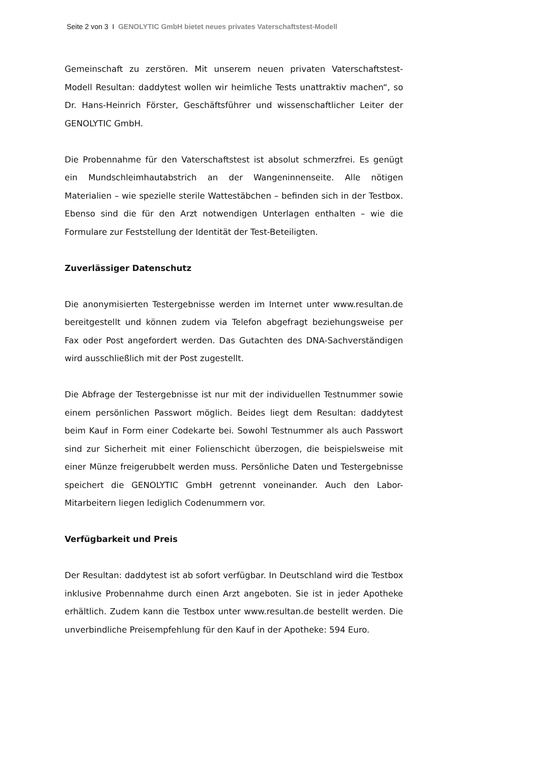Seite 2 von 3 I GENOLYTIC GmbH bietet neues privates Vaterschaftstest-Modell
Gemeinschaft zu zerstören. Mit unserem neuen privaten Vaterschaftstest-Modell Resultan: daddytest wollen wir heimliche Tests unattraktiv machen“, so Dr. Hans-Heinrich Förster, Geschäftsführer und wissenschaftlicher Leiter der GENOLYTIC GmbH.
Die Probennahme für den Vaterschaftstest ist absolut schmerzfrei. Es genügt ein Mundschleimhautabstrich an der Wangeninnenseite. Alle nötigen Materialien – wie spezielle sterile Wattestäbchen – befinden sich in der Testbox. Ebenso sind die für den Arzt notwendigen Unterlagen enthalten – wie die Formulare zur Feststellung der Identität der Test-Beteiligten.
Zuverlässiger Datenschutz
Die anonymisierten Testergebnisse werden im Internet unter www.resultan.de bereitgestellt und können zudem via Telefon abgefragt beziehungsweise per Fax oder Post angefordert werden. Das Gutachten des DNA-Sachverständigen wird ausschließlich mit der Post zugestellt.
Die Abfrage der Testergebnisse ist nur mit der individuellen Testnummer sowie einem persönlichen Passwort möglich. Beides liegt dem Resultan: daddytest beim Kauf in Form einer Codekarte bei. Sowohl Testnummer als auch Passwort sind zur Sicherheit mit einer Folienschicht überzogen, die beispielsweise mit einer Münze freigerubbelt werden muss. Persönliche Daten und Testergebnisse speichert die GENOLYTIC GmbH getrennt voneinander. Auch den Labor-Mitarbeitern liegen lediglich Codenummern vor.
Verfügbarkeit und Preis
Der Resultan: daddytest ist ab sofort verfügbar. In Deutschland wird die Testbox inklusive Probennahme durch einen Arzt angeboten. Sie ist in jeder Apotheke erhältlich. Zudem kann die Testbox unter www.resultan.de bestellt werden. Die unverbindliche Preisempfehlung für den Kauf in der Apotheke: 594 Euro.